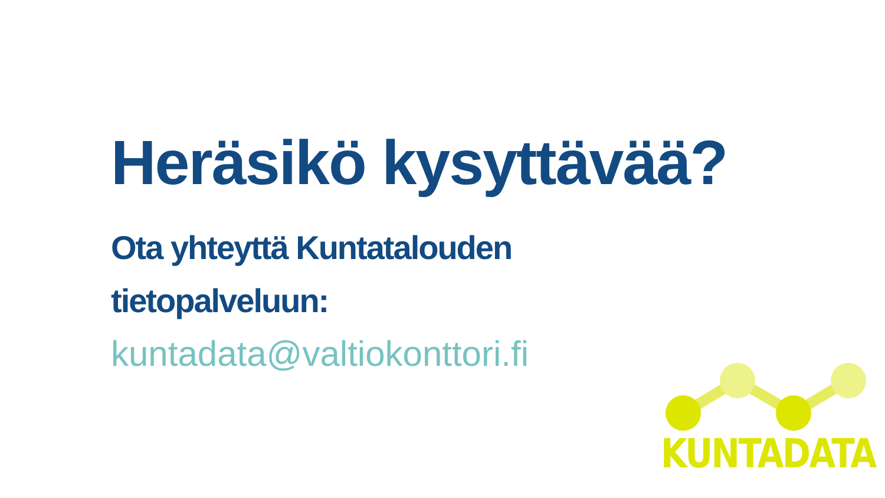Heräsikö kysyttävää?
Ota yhteyttä Kuntatalouden
tietopalveluun:
kuntadata@valtiokonttori.fi
KUNTADATA